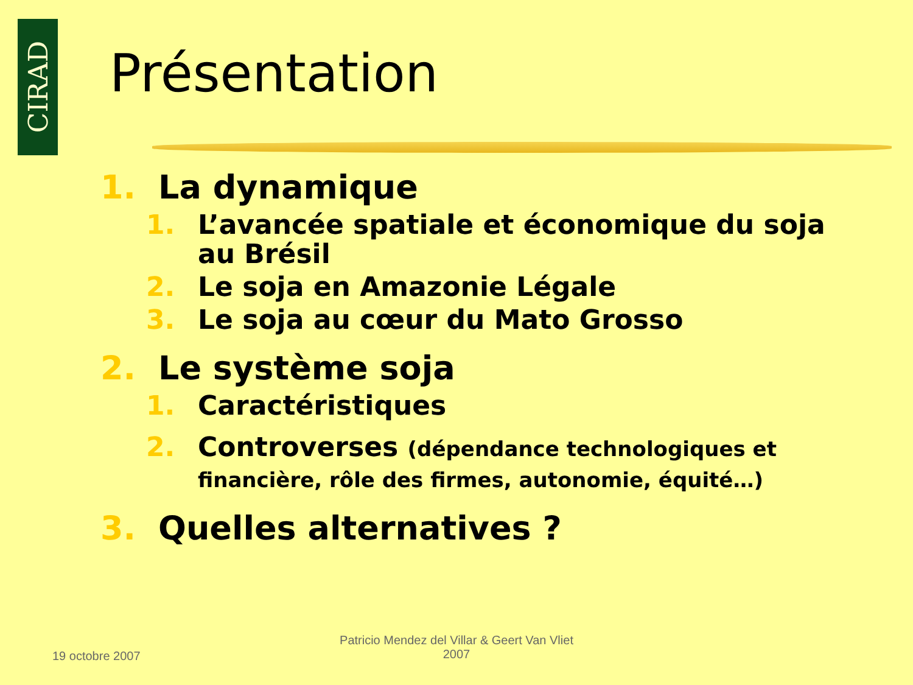CIRAD
Présentation
1. La dynamique
1. L’avancée spatiale et économique du soja
au Brésil
2. Le soja en Amazonie Légale
3. Le soja au cœur du Mato Grosso
2. Le système soja
1. Caractéristiques
2. Controverses (dépendance technologiques et
financière, rôle des firmes, autonomie, équité…)
3. Quelles alternatives ?
19 octobre 2007
Patricio Mendez del Villar & Geert Van Vliet
2007